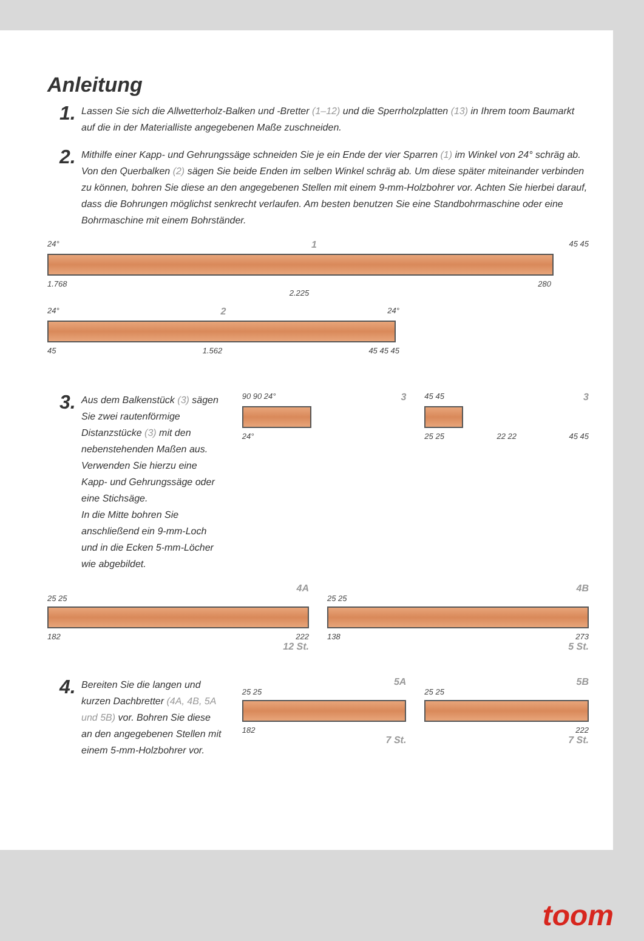Anleitung
1.
Lassen Sie sich die Allwetterholz-Balken und -Bretter (1–12) und die Sperrholzplatten (13) in Ihrem toom Baumarkt auf die in der Materialliste angegebenen Maße zuschneiden.
2.
Mithilfe einer Kapp- und Gehrungssäge schneiden Sie je ein Ende der vier Sparren (1) im Winkel von 24° schräg ab. Von den Querbalken (2) sägen Sie beide Enden im selben Winkel schräg ab. Um diese später miteinander verbinden zu können, bohren Sie diese an den angegebenen Stellen mit einem 9-mm-Holzbohrer vor. Achten Sie hierbei darauf, dass die Bohrungen möglichst senkrecht verlaufen. Am besten benutzen Sie eine Standbohrmaschine oder eine Bohrmaschine mit einem Bohrständer.
24° 1 45 45
1.768 280
2.225
24° 2 24°
45 1.562 45 45 45
3.
Aus dem Balkenstück (3) sägen Sie zwei rautenförmige Distanzstücke (3) mit den nebenstehenden Maßen aus.
Verwenden Sie hierzu eine Kapp- und Gehrungssäge oder eine Stichsäge.
In die Mitte bohren Sie anschließend ein 9-mm-Loch und in die Ecken 5-mm-Löcher wie abgebildet.
90 90 24° 3
24°
45 45 3
25 25 22 22 45 45
4A
25 25
182 222
12 St.
4B
25 25
138 273
5 St.
4.
Bereiten Sie die langen und kurzen Dachbretter (4A, 4B, 5A und 5B) vor. Bohren Sie diese an den angegebenen Stellen mit einem 5-mm-Holzbohrer vor.
5A
25 25
182
7 St.
5B
25 25
222
7 St.
toom